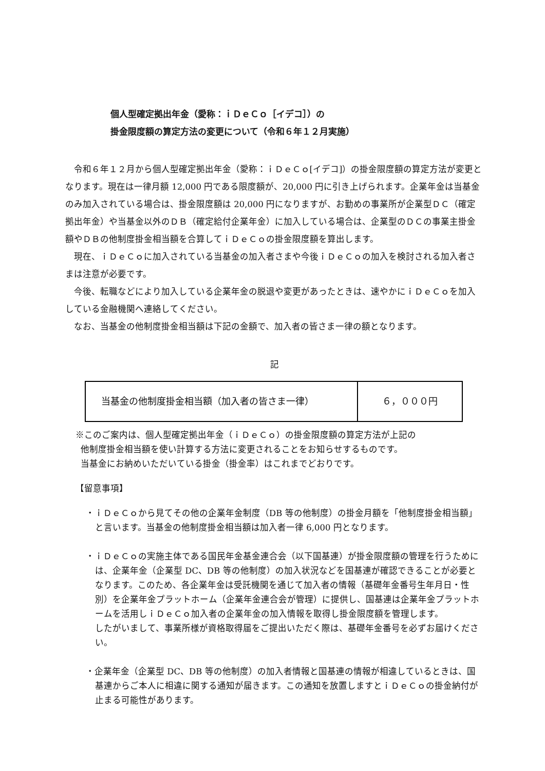個人型確定拠出年金（愛称：ｉＤｅＣｏ［イデコ］）の
掛金限度額の算定方法の変更について（令和６年１２月実施）
令和６年１２月から個人型確定拠出年金（愛称：ｉＤｅＣｏ[イデコ]）の掛金限度額の算定方法が変更となります。現在は一律月額 12,000 円である限度額が、20,000 円に引き上げられます。企業年金は当基金のみ加入されている場合は、掛金限度額は 20,000 円になりますが、お勤めの事業所が企業型ＤＣ（確定拠出年金）や当基金以外のＤＢ（確定給付企業年金）に加入している場合は、企業型のＤＣの事業主掛金額やＤＢの他制度掛金相当額を合算してｉＤｅＣｏの掛金限度額を算出します。
現在、ｉＤｅＣｏに加入されている当基金の加入者さまや今後ｉＤｅＣｏの加入を検討される加入者さまは注意が必要です。
今後、転職などにより加入している企業年金の脱退や変更があったときは、速やかにｉＤｅＣｏを加入している金融機関へ連絡してください。
なお、当基金の他制度掛金相当額は下記の金額で、加入者の皆さま一律の額となります。
記
| 当基金の他制度掛金相当額（加入者の皆さま一律） | ６，０００円 |
※このご案内は、個人型確定拠出年金（ｉＤｅＣｏ）の掛金限度額の算定方法が上記の
他制度掛金相当額を使い計算する方法に変更されることをお知らせするものです。
当基金にお納めいただいている掛金（掛金率）はこれまでどおりです。
【留意事項】
・ｉＤｅＣｏから見てその他の企業年金制度（DB 等の他制度）の掛金月額を「他制度掛金相当額」と言います。当基金の他制度掛金相当額は加入者一律 6,000 円となります。
・ｉＤｅＣｏの実施主体である国民年金基金連合会（以下国基連）が掛金限度額の管理を行うためには、企業年金（企業型 DC、DB 等の他制度）の加入状況などを国基連が確認できることが必要となります。このため、各企業年金は受託機関を通じて加入者の情報（基礎年金番号生年月日・性別）を企業年金プラットホーム（企業年金連合会が管理）に提供し、国基連は企業年金プラットホームを活用しｉＤｅＣｏ加入者の企業年金の加入情報を取得し掛金限度額を管理します。
したがいまして、事業所様が資格取得届をご提出いただく際は、基礎年金番号を必ずお届けください。
・企業年金（企業型 DC、DB 等の他制度）の加入者情報と国基連の情報が相違しているときは、国基連からご本人に相違に関する通知が届きます。この通知を放置しますとｉＤｅＣｏの掛金納付が止まる可能性があります。